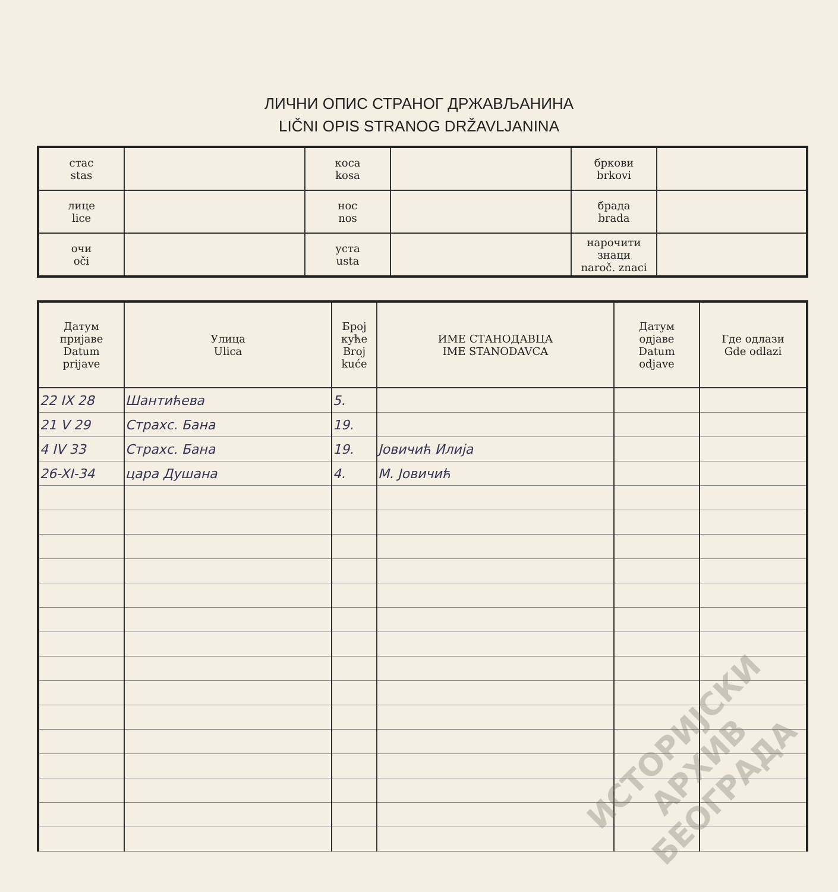ЛИЧНИ ОПИС СТРАНОГ ДРЖАВЉАНИНА
LIČNI OPIS STRANOG DRŽAVLJANINA
| стас stas | | коса kosa | | бркови brkovi | |
| лице lice | | нос nos | | брада brada | |
| очи oči | | уста usta | | нарочити знаци naroč. znaci | |
| Датум пријаве Datum prijave | Улица Ulica | Број куће Broj kuće | ИМЕ СТАНОДАВЦА IME STANODAVCA | Датум одјаве Datum odjave | Где одлази Gde odlazi |
| --- | --- | --- | --- | --- | --- |
| 22 IX 28 | Шантићева | 5. | | | |
| 21 V 29 | Страхс. Бана | 19. | | | |
| 4 IV 33 | Страхс. Бана | 19. | Јовичић Илија | | |
| 26-XI-34 | цара Душана | 4. | М. Јовичић | | |
ИСТОРИЈСКИ
АРХИВ
БЕОГРАДА